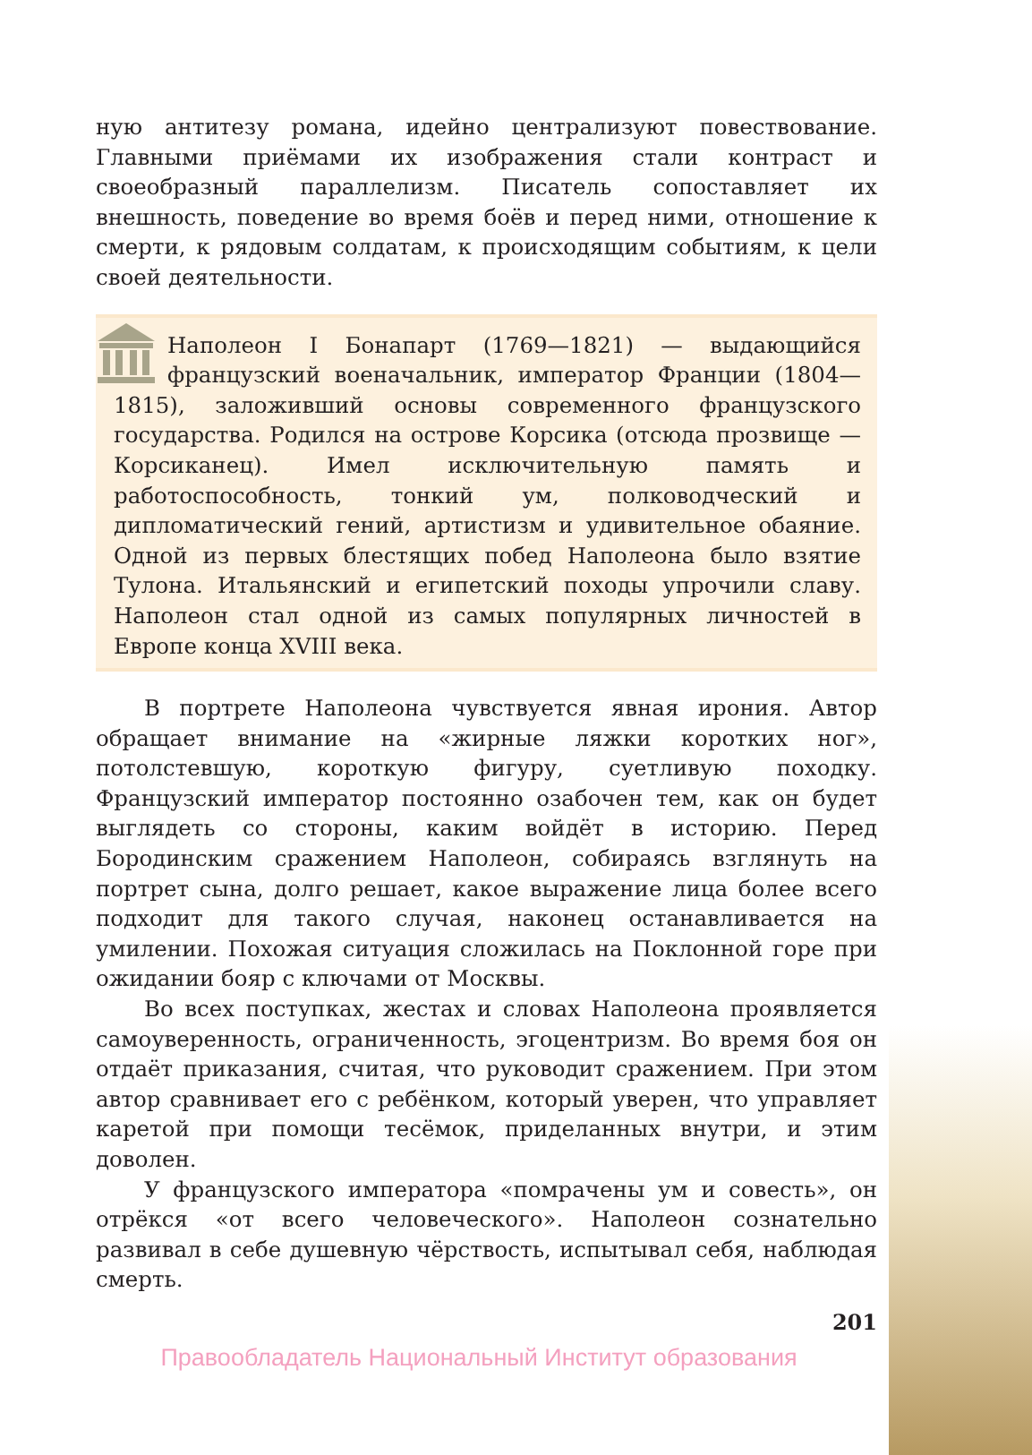ную антитезу романа, идейно централизуют повествование. Главными приёмами их изображения стали контраст и своеобразный параллелизм. Писатель сопоставляет их внешность, поведение во время боёв и перед ними, отношение к смерти, к рядовым солдатам, к происходящим событиям, к цели своей деятельности.
Наполеон I Бонапарт (1769—1821) — выдающийся французский военачальник, император Франции (1804—1815), заложивший основы современного французского государства. Родился на острове Корсика (отсюда прозвище — Корсиканец). Имел исключительную память и работоспособность, тонкий ум, полководческий и дипломатический гений, артистизм и удивительное обаяние. Одной из первых блестящих побед Наполеона было взятие Тулона. Итальянский и египетский походы упрочили славу. Наполеон стал одной из самых популярных личностей в Европе конца XVIII века.
В портрете Наполеона чувствуется явная ирония. Автор обращает внимание на «жирные ляжки коротких ног», потолстевшую, короткую фигуру, суетливую походку. Французский император постоянно озабочен тем, как он будет выглядеть со стороны, каким войдёт в историю. Перед Бородинским сражением Наполеон, собираясь взглянуть на портрет сына, долго решает, какое выражение лица более всего подходит для такого случая, наконец останавливается на умилении. Похожая ситуация сложилась на Поклонной горе при ожидании бояр с ключами от Москвы.
Во всех поступках, жестах и словах Наполеона проявляется самоуверенность, ограниченность, эгоцентризм. Во время боя он отдаёт приказания, считая, что руководит сражением. При этом автор сравнивает его с ребёнком, который уверен, что управляет каретой при помощи тесёмок, приделанных внутри, и этим доволен.
У французского императора «помрачены ум и совесть», он отрёкся «от всего человеческого». Наполеон сознательно развивал в себе душевную чёрствость, испытывал себя, наблюдая смерть.
201
Правообладатель Национальный Институт образования